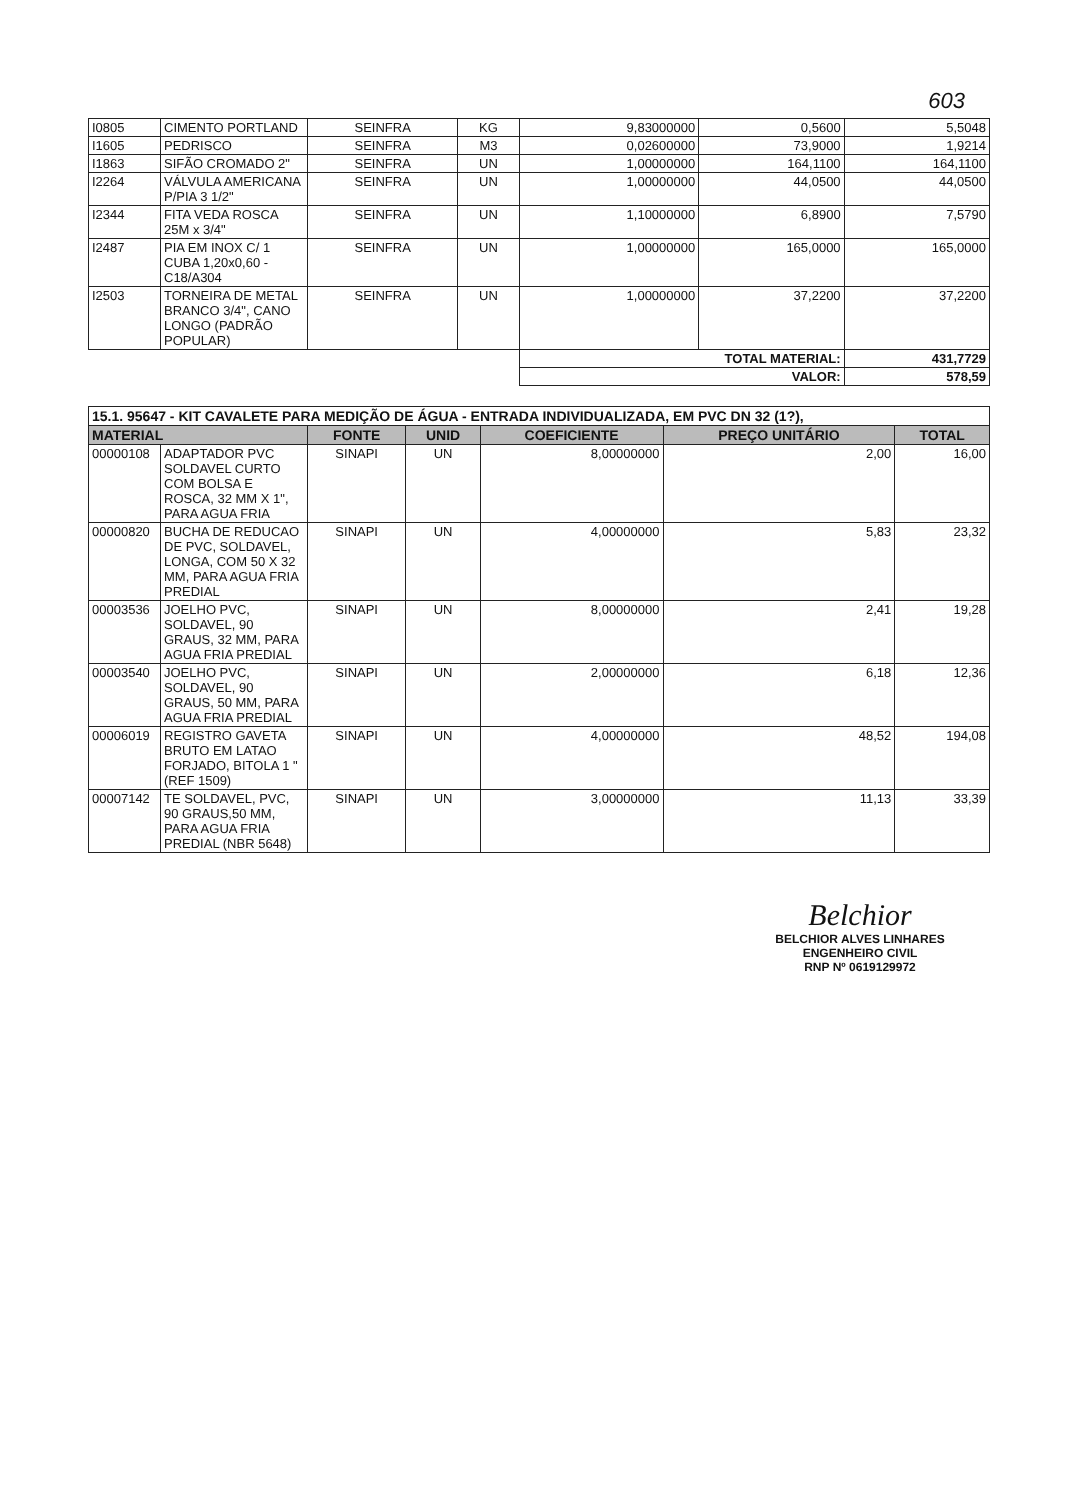603
| I0805 | CIMENTO PORTLAND | SEINFRA | KG | 9,83000000 | 0,5600 | 5,5048 |
| I1605 | PEDRISCO | SEINFRA | M3 | 0,02600000 | 73,9000 | 1,9214 |
| I1863 | SIFÃO CROMADO 2" | SEINFRA | UN | 1,00000000 | 164,1100 | 164,1100 |
| I2264 | VÁLVULA AMERICANA P/PIA 3 1/2" | SEINFRA | UN | 1,00000000 | 44,0500 | 44,0500 |
| I2344 | FITA VEDA ROSCA 25M x 3/4" | SEINFRA | UN | 1,10000000 | 6,8900 | 7,5790 |
| I2487 | PIA EM INOX C/ 1 CUBA 1,20x0,60 - C18/A304 | SEINFRA | UN | 1,00000000 | 165,0000 | 165,0000 |
| I2503 | TORNEIRA DE METAL BRANCO 3/4", CANO LONGO (PADRÃO POPULAR) | SEINFRA | UN | 1,00000000 | 37,2200 | 37,2200 |
| | | | | TOTAL MATERIAL: | | 431,7729 |
| | | | | VALOR: | | 578,59 |
| 15.1. 95647 - KIT CAVALETE PARA MEDIÇÃO DE ÁGUA - ENTRADA INDIVIDUALIZADA, EM PVC DN 32 (1?), | | | | | | |
| MATERIAL | | FONTE | UNID | COEFICIENTE | PREÇO UNITÁRIO | TOTAL |
| 00000108 | ADAPTADOR PVC SOLDAVEL CURTO COM BOLSA E ROSCA, 32 MM X 1", PARA AGUA FRIA | SINAPI | UN | 8,00000000 | 2,00 | 16,00 |
| 00000820 | BUCHA DE REDUCAO DE PVC, SOLDAVEL, LONGA, COM 50 X 32 MM, PARA AGUA FRIA PREDIAL | SINAPI | UN | 4,00000000 | 5,83 | 23,32 |
| 00003536 | JOELHO PVC, SOLDAVEL, 90 GRAUS, 32 MM, PARA AGUA FRIA PREDIAL | SINAPI | UN | 8,00000000 | 2,41 | 19,28 |
| 00003540 | JOELHO PVC, SOLDAVEL, 90 GRAUS, 50 MM, PARA AGUA FRIA PREDIAL | SINAPI | UN | 2,00000000 | 6,18 | 12,36 |
| 00006019 | REGISTRO GAVETA BRUTO EM LATAO FORJADO, BITOLA 1 " (REF 1509) | SINAPI | UN | 4,00000000 | 48,52 | 194,08 |
| 00007142 | TE SOLDAVEL, PVC, 90 GRAUS,50 MM, PARA AGUA FRIA PREDIAL (NBR 5648) | SINAPI | UN | 3,00000000 | 11,13 | 33,39 |
Belchior
BELCHIOR ALVES LINHARES
ENGENHEIRO CIVIL
RNP Nº 0619129972